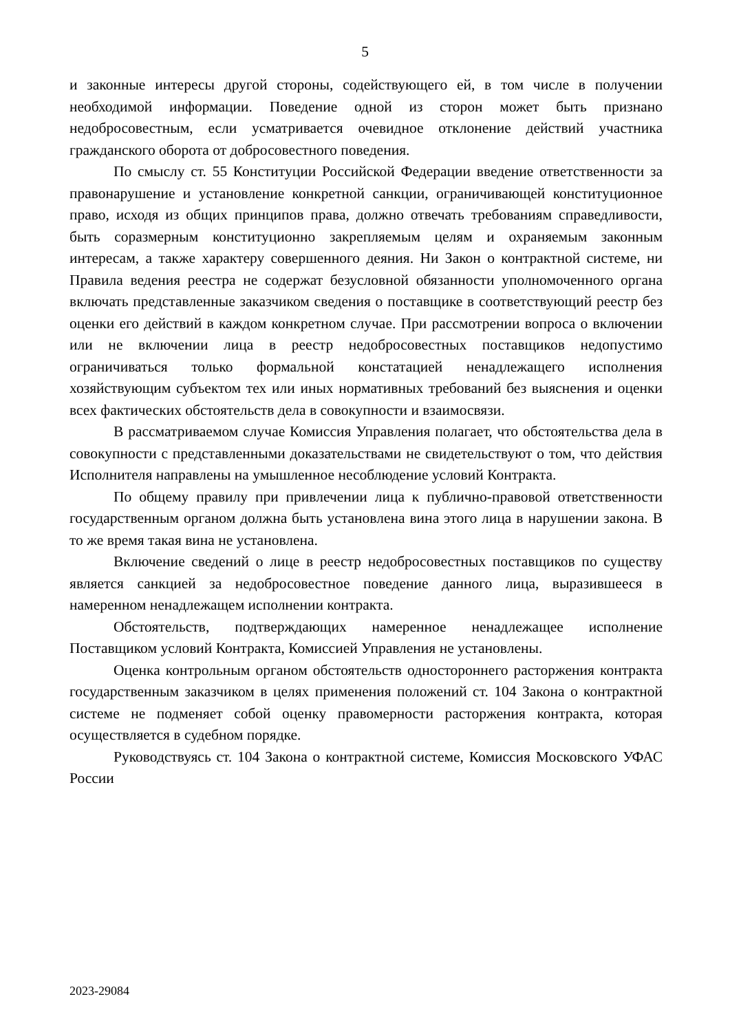5
и законные интересы другой стороны, содействующего ей, в том числе в получении необходимой информации. Поведение одной из сторон может быть признано недобросовестным, если усматривается очевидное отклонение действий участника гражданского оборота от добросовестного поведения.
По смыслу ст. 55 Конституции Российской Федерации введение ответственности за правонарушение и установление конкретной санкции, ограничивающей конституционное право, исходя из общих принципов права, должно отвечать требованиям справедливости, быть соразмерным конституционно закрепляемым целям и охраняемым законным интересам, а также характеру совершенного деяния. Ни Закон о контрактной системе, ни Правила ведения реестра не содержат безусловной обязанности уполномоченного органа включать представленные заказчиком сведения о поставщике в соответствующий реестр без оценки его действий в каждом конкретном случае. При рассмотрении вопроса о включении или не включении лица в реестр недобросовестных поставщиков недопустимо ограничиваться только формальной констатацией ненадлежащего исполнения хозяйствующим субъектом тех или иных нормативных требований без выяснения и оценки всех фактических обстоятельств дела в совокупности и взаимосвязи.
В рассматриваемом случае Комиссия Управления полагает, что обстоятельства дела в совокупности с представленными доказательствами не свидетельствуют о том, что действия Исполнителя направлены на умышленное несоблюдение условий Контракта.
По общему правилу при привлечении лица к публично-правовой ответственности государственным органом должна быть установлена вина этого лица в нарушении закона. В то же время такая вина не установлена.
Включение сведений о лице в реестр недобросовестных поставщиков по существу является санкцией за недобросовестное поведение данного лица, выразившееся в намеренном ненадлежащем исполнении контракта.
Обстоятельств, подтверждающих намеренное ненадлежащее исполнение Поставщиком условий Контракта, Комиссией Управления не установлены.
Оценка контрольным органом обстоятельств одностороннего расторжения контракта государственным заказчиком в целях применения положений ст. 104 Закона о контрактной системе не подменяет собой оценку правомерности расторжения контракта, которая осуществляется в судебном порядке.
Руководствуясь ст. 104 Закона о контрактной системе, Комиссия Московского УФАС России
2023-29084